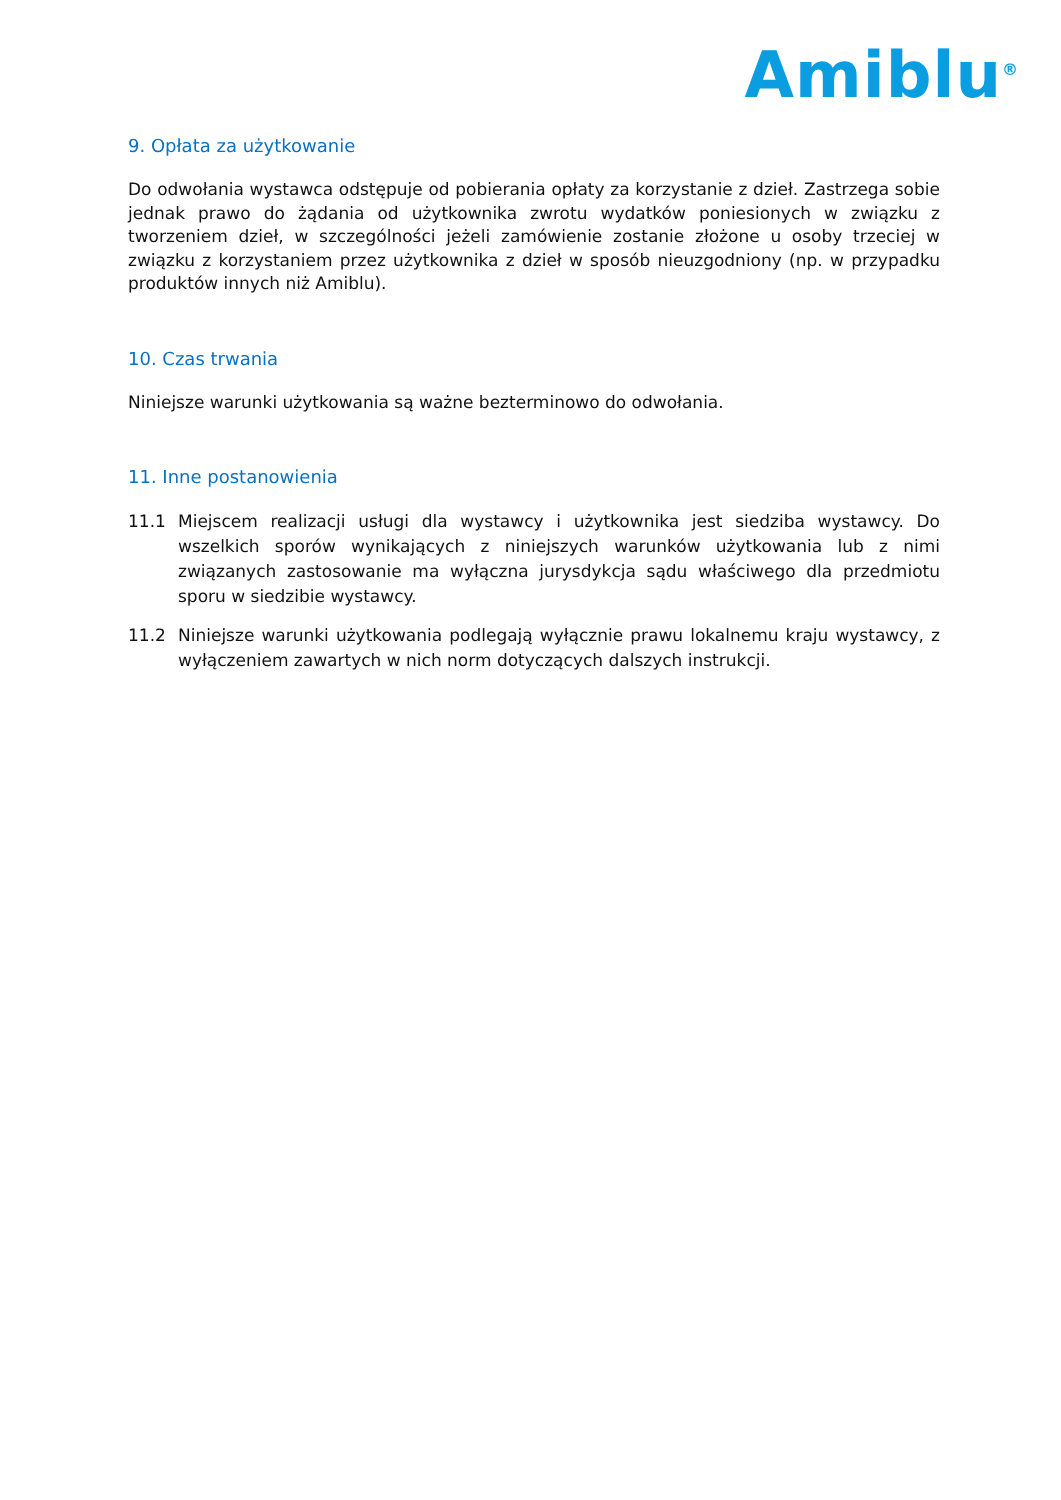Amiblu<sup>®</sup>
9. Opłata za użytkowanie
Do odwołania wystawca odstępuje od pobierania opłaty za korzystanie z dzieł. Zastrzega sobie jednak prawo do żądania od użytkownika zwrotu wydatków poniesionych w związku z tworzeniem dzieł, w szczególności jeżeli zamówienie zostanie złożone u osoby trzeciej w związku z korzystaniem przez użytkownika z dzieł w sposób nieuzgodniony (np. w przypadku produktów innych niż Amiblu).
10. Czas trwania
Niniejsze warunki użytkowania są ważne bezterminowo do odwołania.
11. Inne postanowienia
11.1 Miejscem realizacji usługi dla wystawcy i użytkownika jest siedziba wystawcy. Do wszelkich sporów wynikających z niniejszych warunków użytkowania lub z nimi związanych zastosowanie ma wyłączna jurysdykcja sądu właściwego dla przedmiotu sporu w siedzibie wystawcy.
11.2 Niniejsze warunki użytkowania podlegają wyłącznie prawu lokalnemu kraju wystawcy, z wyłączeniem zawartych w nich norm dotyczących dalszych instrukcji.